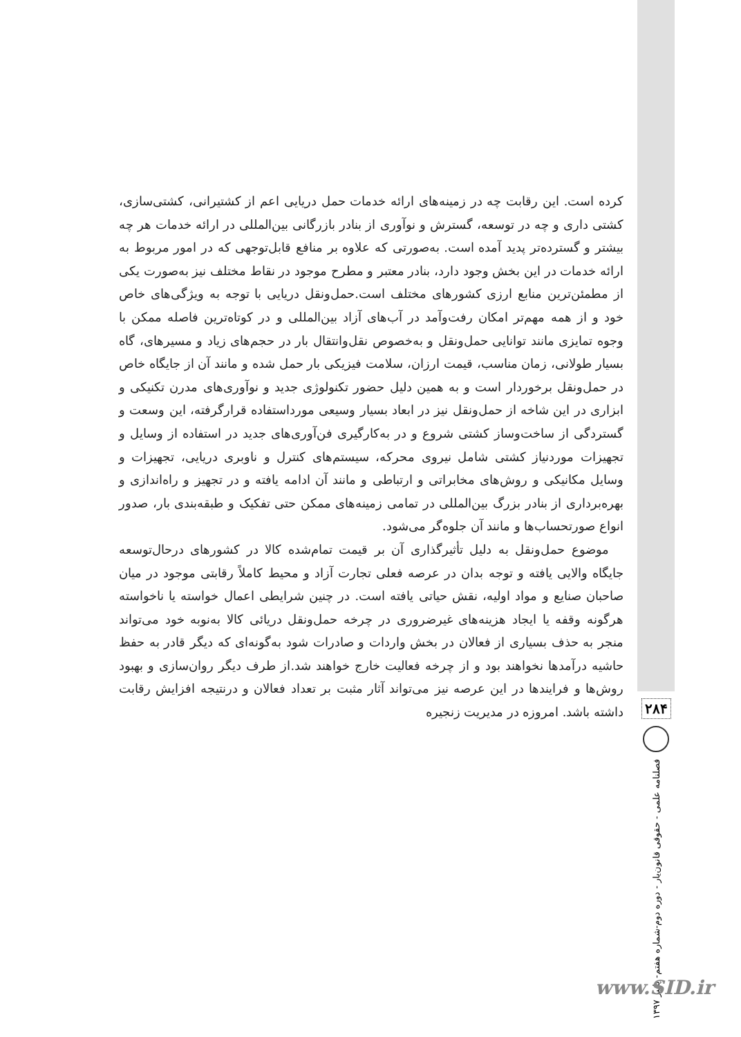کرده است. این رقابت چه در زمینه‌های ارائه خدمات حمل دریایی اعم از کشتیرانی، کشتی‌سازی، کشتی داری و چه در توسعه، گسترش و نوآوری از بنادر بازرگانی بین‌المللی در ارائه خدمات هر چه بیشتر و گسترده‌تر پدید آمده است. به‌صورتی که علاوه بر منافع قابل‌توجهی که در امور مربوط به ارائه خدمات در این بخش وجود دارد، بنادر معتبر و مطرح موجود در نقاط مختلف نیز به‌صورت یکی از مطمئن‌ترین منابع ارزی کشورهای مختلف است.حمل‌ونقل دریایی با توجه به ویژگی‌های خاص خود و از همه مهم‌تر امکان رفت‌وآمد در آب‌های آزاد بین‌المللی و در کوتاه‌ترین فاصله ممکن با وجوه تمایزی مانند توانایی حمل‌ونقل و به‌خصوص نقل‌وانتقال بار در حجم‌های زیاد و مسیرهای، گاه بسیار طولانی، زمان مناسب، قیمت ارزان، سلامت فیزیکی بار حمل شده و مانند آن از جایگاه خاص در حمل‌ونقل برخوردار است و به همین دلیل حضور تکنولوژی جدید و نوآوری‌های مدرن تکنیکی و ابزاری در این شاخه از حمل‌ونقل نیز در ابعاد بسیار وسیعی مورداستفاده قرارگرفته، این وسعت و گستردگی از ساخت‌وساز کشتی شروع و در به‌کارگیری فن‌آوری‌های جدید در استفاده از وسایل و تجهیزات موردنیاز کشتی شامل نیروی محرکه، سیستم‌های کنترل و ناوبری دریایی، تجهیزات و وسایل مکانیکی و روش‌های مخابراتی و ارتباطی و مانند آن ادامه یافته و در تجهیز و راه‌اندازی و بهره‌برداری از بنادر بزرگ بین‌المللی در تمامی زمینه‌های ممکن حتی تفکیک و طبقه‌بندی بار، صدور انواع صورتحساب‌ها و مانند آن جلوه‌گر می‌شود.
موضوع حمل‌ونقل به دلیل تأثیرگذاری آن بر قیمت تمام‌شده کالا در کشورهای درحال‌توسعه جایگاه والایی یافته و توجه بدان در عرصه فعلی تجارت آزاد و محیط کاملاً رقابتی موجود در میان صاحبان صنایع و مواد اولیه، نقش حیاتی یافته است. در چنین شرایطی اعمال خواسته یا ناخواسته هرگونه وقفه یا ایجاد هزینه‌های غیرضروری در چرخه حمل‌ونقل دریائی کالا به‌نوبه خود می‌تواند منجر به حذف بسیاری از فعالان در بخش واردات و صادرات شود به‌گونه‌ای که دیگر قادر به حفظ حاشیه درآمدها نخواهند بود و از چرخه فعالیت خارج خواهند شد.از طرف دیگر روان‌سازی و بهبود روش‌ها و فرایندها در این عرصه نیز می‌تواند آثار مثبت بر تعداد فعالان و درنتیجه افزایش رقابت داشته باشد. امروزه در مدیریت زنجیره
۲۸۴
فصلنامه علمی - حقوقی قانون‌یار - دوره دوم-شماره هفتم- پاییز ۱۳۹۷
www.SID.ir